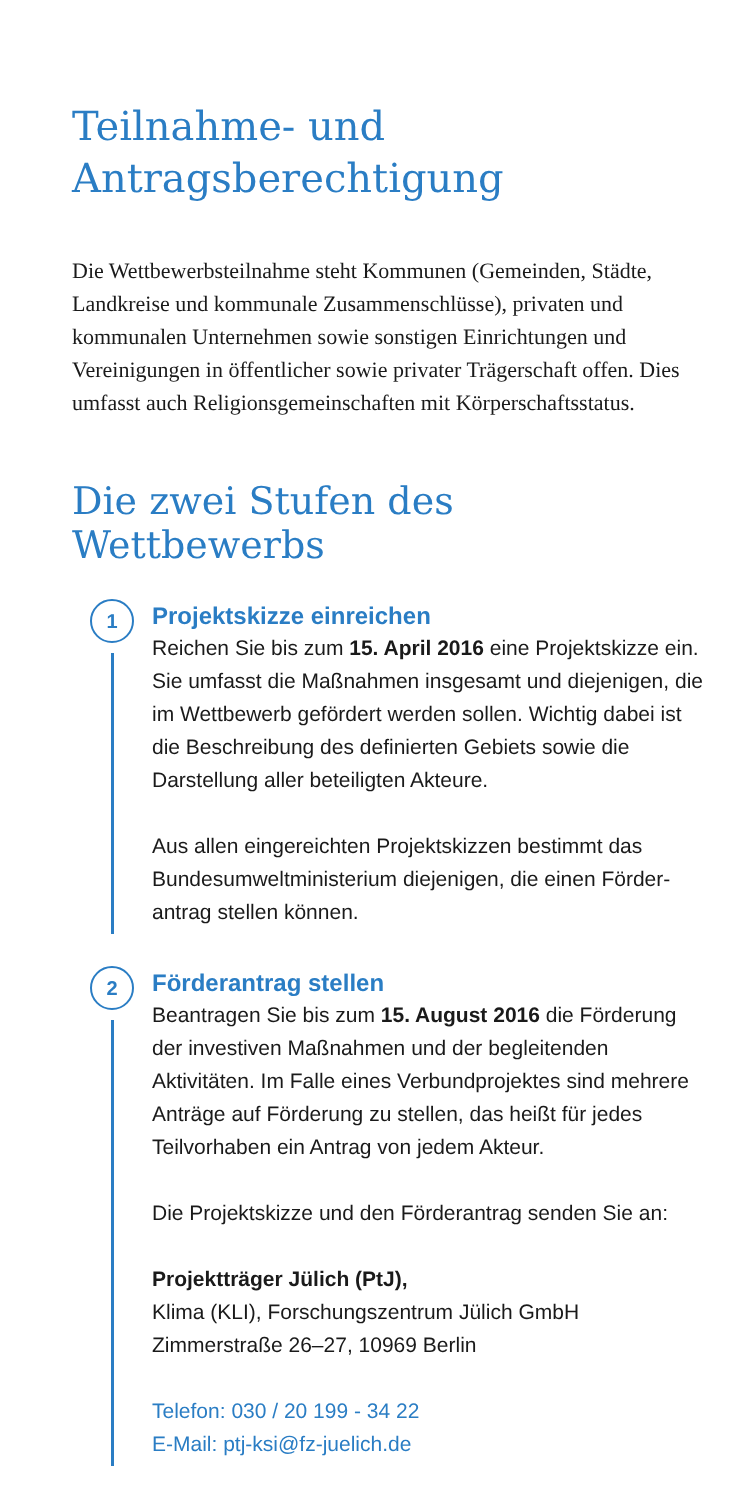Teilnahme- und
Antragsberechtigung
Die Wettbewerbsteilnahme steht Kommunen (Gemeinden, Städte, Landkreise und kommunale Zusammenschlüsse), privaten und kommunalen Unternehmen sowie sonstigen Einrichtungen und Vereinigungen in öffentlicher sowie privater Trägerschaft offen. Dies umfasst auch Religions­gemeinschaften mit Körperschaftsstatus.
Die zwei Stufen des Wettbewerbs
1
Projektskizze einreichen
Reichen Sie bis zum 15. April 2016 eine Projektskizze ein. Sie umfasst die Maßnahmen insgesamt und die­jenigen, die im Wettbewerb gefördert werden sollen. Wichtig dabei ist die Beschreibung des definierten Gebiets sowie die Darstellung aller beteiligten Akteure.
Aus allen eingereichten Projektskizzen bestimmt das Bundesumweltministerium diejenigen, die einen Förder­antrag stellen können.
2
Förderantrag stellen
Beantragen Sie bis zum 15. August 2016 die Förderung der investiven Maßnahmen und der begleitenden Aktivitäten. Im Falle eines Verbundprojektes sind mehrere Anträge auf Förderung zu stellen, das heißt für jedes Teilvorhaben ein Antrag von jedem Akteur.
Die Projektskizze und den Förderantrag senden Sie an:
Projektträger Jülich (PtJ),
Klima (KLI), Forschungszentrum Jülich GmbH
Zimmerstraße 26–27, 10969 Berlin
Telefon: 030 / 20 199 - 34 22
E-Mail: ptj-ksi@fz-juelich.de